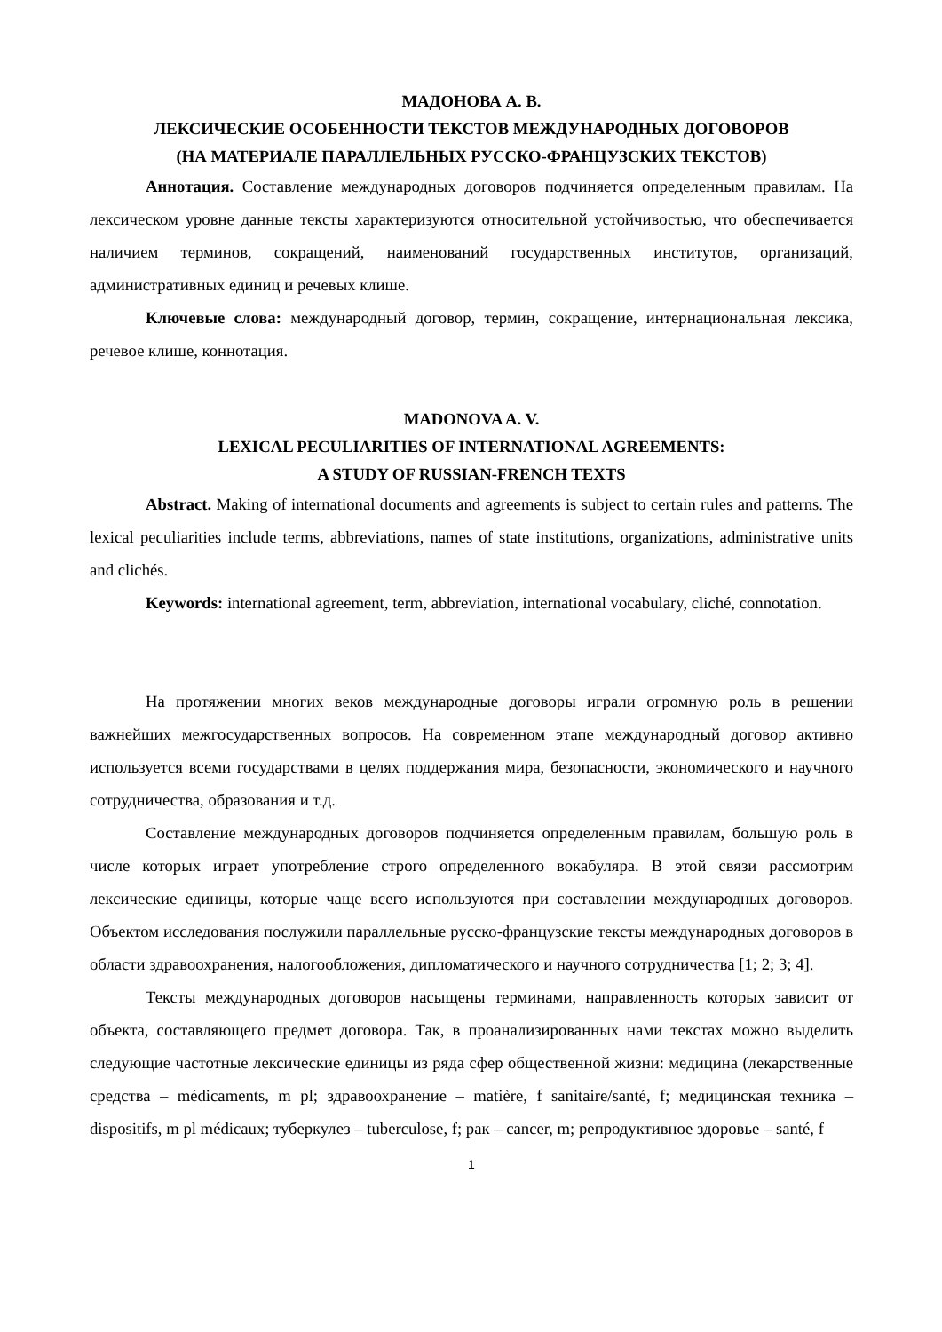МАДОНОВА А. В.
ЛЕКСИЧЕСКИЕ ОСОБЕННОСТИ ТЕКСТОВ МЕЖДУНАРОДНЫХ ДОГОВОРОВ
(НА МАТЕРИАЛЕ ПАРАЛЛЕЛЬНЫХ РУССКО-ФРАНЦУЗСКИХ ТЕКСТОВ)
Аннотация. Составление международных договоров подчиняется определенным правилам. На лексическом уровне данные тексты характеризуются относительной устойчивостью, что обеспечивается наличием терминов, сокращений, наименований государственных институтов, организаций, административных единиц и речевых клише.
Ключевые слова: международный договор, термин, сокращение, интернациональная лексика, речевое клише, коннотация.
MADONOVA A. V.
LEXICAL PECULIARITIES OF INTERNATIONAL AGREEMENTS:
A STUDY OF RUSSIAN-FRENCH TEXTS
Abstract. Making of international documents and agreements is subject to certain rules and patterns. The lexical peculiarities include terms, abbreviations, names of state institutions, organizations, administrative units and clichés.
Keywords: international agreement, term, abbreviation, international vocabulary, cliché, connotation.
На протяжении многих веков международные договоры играли огромную роль в решении важнейших межгосударственных вопросов. На современном этапе международный договор активно используется всеми государствами в целях поддержания мира, безопасности, экономического и научного сотрудничества, образования и т.д.
Составление международных договоров подчиняется определенным правилам, большую роль в числе которых играет употребление строго определенного вокабуляра. В этой связи рассмотрим лексические единицы, которые чаще всего используются при составлении международных договоров. Объектом исследования послужили параллельные русско-французские тексты международных договоров в области здравоохранения, налогообложения, дипломатического и научного сотрудничества [1; 2; 3; 4].
Тексты международных договоров насыщены терминами, направленность которых зависит от объекта, составляющего предмет договора. Так, в проанализированных нами текстах можно выделить следующие частотные лексические единицы из ряда сфер общественной жизни: медицина (лекарственные средства – médicaments, m pl; здравоохранение – matière, f sanitaire/santé, f; медицинская техника – dispositifs, m pl médicaux; туберкулез – tuberculose, f; рак – cancer, m; репродуктивное здоровье – santé, f
1